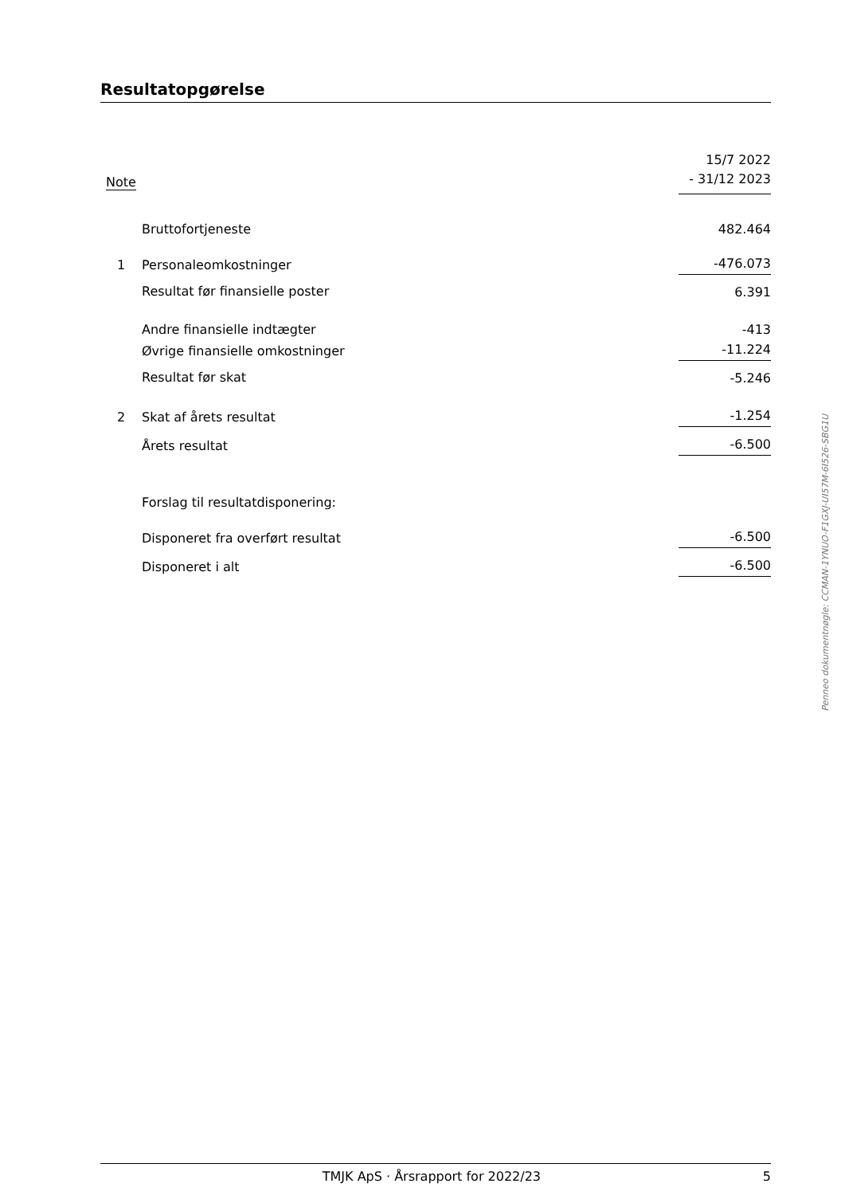Resultatopgørelse
| Note | | 15/7 2022 - 31/12 2023 |
| --- | --- | --- |
| | Bruttofortjeneste | 482.464 |
| 1 | Personaleomkostninger | -476.073 |
| | Resultat før finansielle poster | 6.391 |
| | Andre finansielle indtægter | -413 |
| | Øvrige finansielle omkostninger | -11.224 |
| | Resultat før skat | -5.246 |
| 2 | Skat af årets resultat | -1.254 |
| | Årets resultat | -6.500 |
| | Forslag til resultatdisponering: | |
| | Disponeret fra overført resultat | -6.500 |
| | Disponeret i alt | -6.500 |
Penneo dokumentnøgle: CCMAN-1YNUO-F1GXJ-UI57M-6I526-SBG1U
TMJK ApS · Årsrapport for 2022/23 5